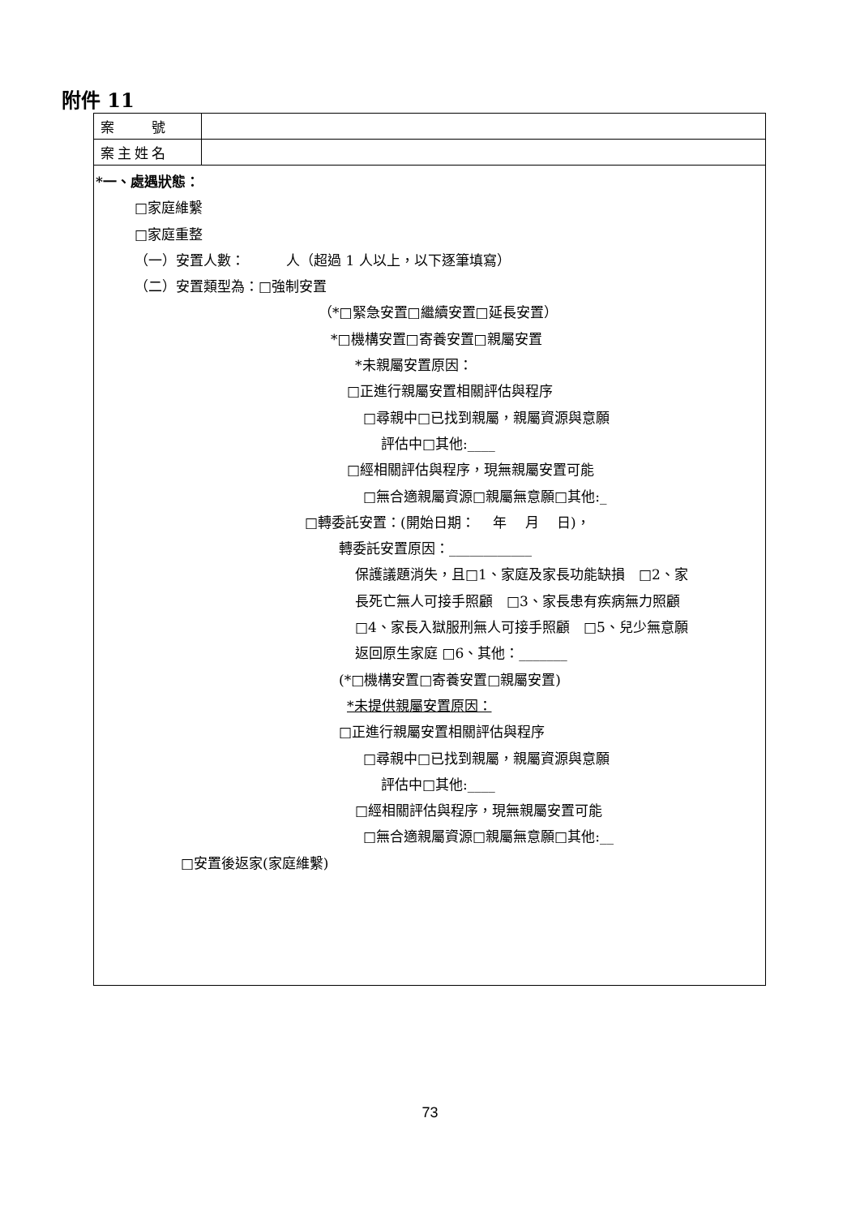附件 11
| 案 號 | |
| 案主姓名 | |
| *一、處遇狀態： □家庭維繫 □家庭重整 （一）安置人數： 人（超過 1 人以上，以下逐筆填寫） （二）安置類型為：□強制安置 （*□緊急安置□繼續安置□延長安置） *□機構安置□寄養安置□親屬安置 *未親屬安置原因： □正進行親屬安置相關評估與程序 □尋親中□已找到親屬，親屬資源與意願 評估中□其他:____ □經相關評估與程序，現無親屬安置可能 □無合適親屬資源□親屬無意願□其他:_ □轉委託安置：(開始日期： 年 月 日)， 轉委託安置原因：____________ 保護議題消失，且□1、家庭及家長功能缺損 □2、家 長死亡無人可接手照顧 □3、家長患有疾病無力照顧 □4、家長入獄服刑無人可接手照顧 □5、兒少無意願 返回原生家庭 □6、其他：_______ (*□機構安置□寄養安置□親屬安置) *未提供親屬安置原因： □正進行親屬安置相關評估與程序 □尋親中□已找到親屬，親屬資源與意願 評估中□其他:____ □經相關評估與程序，現無親屬安置可能 □無合適親屬資源□親屬無意願□其他:__ □安置後返家(家庭維繫) | |
73